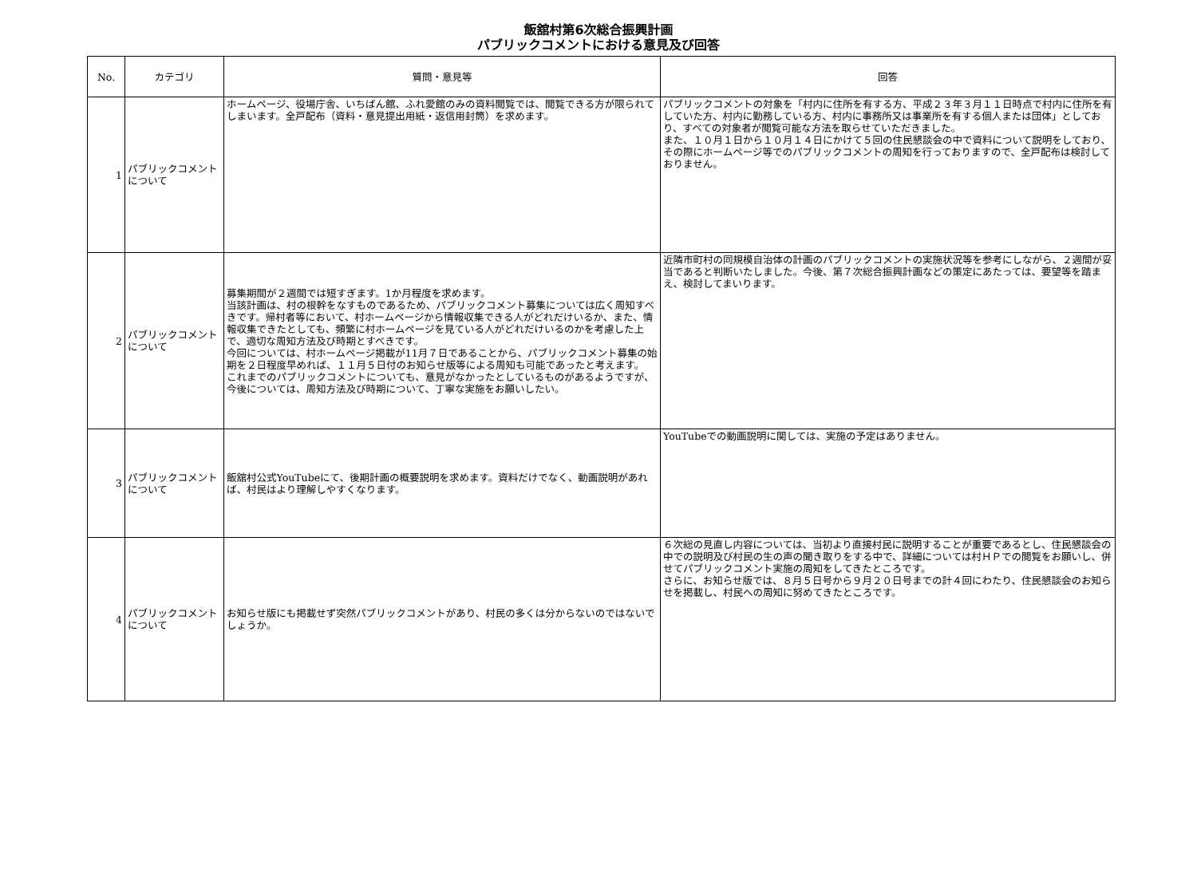飯舘村第6次総合振興計画
パブリックコメントにおける意見及び回答
| No. | カテゴリ | 質問・意見等 | 回答 |
| --- | --- | --- | --- |
| 1 | パブリックコメントについて | ホームページ、役場庁舎、いちばん館、ふれ愛館のみの資料閲覧では、閲覧できる方が限られてしまいます。全戸配布（資料・意見提出用紙・返信用封筒）を求めます。 | パブリックコメントの対象を「村内に住所を有する方、平成２３年３月１１日時点で村内に住所を有していた方、村内に勤務している方、村内に事務所又は事業所を有する個人または団体」としており、すべての対象者が閲覧可能な方法を取らせていただきました。 また、１０月１日から１０月１４日にかけて５回の住民懇談会の中で資料について説明をしており、その際にホームページ等でのパブリックコメントの周知を行っておりますので、全戸配布は検討しておりません。 |
| 2 | パブリックコメントについて | 募集期間が２週間では短すぎます。1か月程度を求めます。 当該計画は、村の根幹をなすものであるため、パブリックコメント募集については広く周知すべきです。帰村者等において、村ホームページから情報収集できる人がどれだけいるか、また、情報収集できたとしても、頻繁に村ホームページを見ている人がどれだけいるのかを考慮した上で、適切な周知方法及び時期とすべきです。 今回については、村ホームページ掲載が11月７日であることから、パブリックコメント募集の始期を２日程度早めれば、１１月５日付のお知らせ版等による周知も可能であったと考えます。 これまでのパブリックコメントについても、意見がなかったとしているものがあるようですが、今後については、周知方法及び時期について、丁寧な実施をお願いしたい。 | 近隣市町村の同規模自治体の計画のパブリックコメントの実施状況等を参考にしながら、２週間が妥当であると判断いたしました。今後、第７次総合振興計画などの策定にあたっては、要望等を踏まえ、検討してまいります。 |
| 3 | パブリックコメントについて | 飯舘村公式YouTubeにて、後期計画の概要説明を求めます。資料だけでなく、動画説明があれば、村民はより理解しやすくなります。 | YouTubeでの動画説明に関しては、実施の予定はありません。 |
| 4 | パブリックコメントについて | お知らせ版にも掲載せず突然パブリックコメントがあり、村民の多くは分からないのではないでしょうか。 | ６次総の見直し内容については、当初より直接村民に説明することが重要であるとし、住民懇談会の中での説明及び村民の生の声の聞き取りをする中で、詳細については村ＨＰでの閲覧をお願いし、併せてパブリックコメント実施の周知をしてきたところです。 さらに、お知らせ版では、８月５日号から９月２０日号までの計４回にわたり、住民懇談会のお知らせを掲載し、村民への周知に努めてきたところです。 |